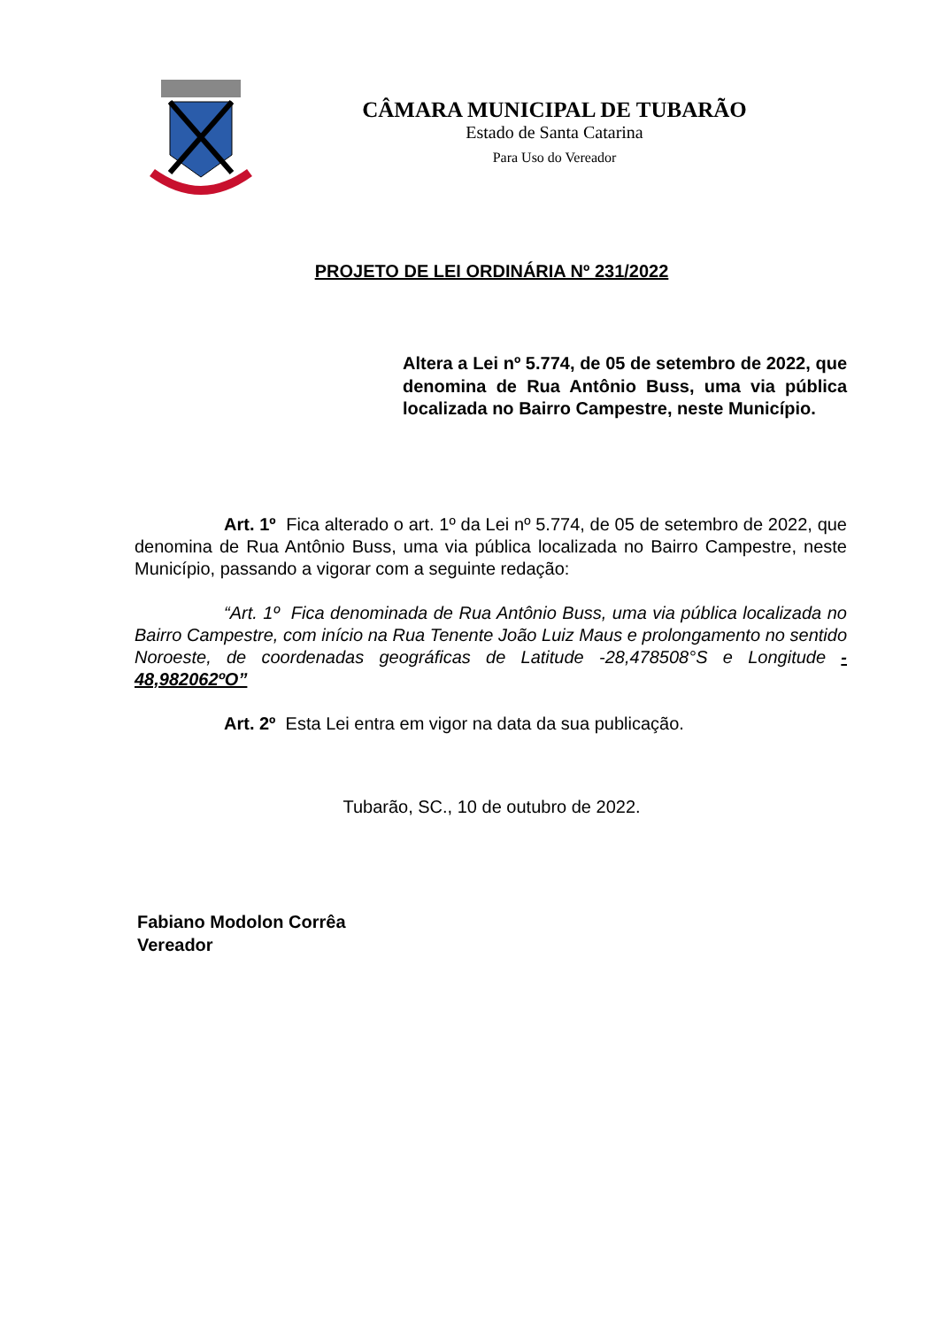CÂMARA MUNICIPAL DE TUBARÃO
Estado de Santa Catarina
Para Uso do Vereador
PROJETO DE LEI ORDINÁRIA Nº 231/2022
Altera a Lei nº 5.774, de 05 de setembro de 2022, que denomina de Rua Antônio Buss, uma via pública localizada no Bairro Campestre, neste Município.
Art. 1º Fica alterado o art. 1º da Lei nº 5.774, de 05 de setembro de 2022, que denomina de Rua Antônio Buss, uma via pública localizada no Bairro Campestre, neste Município, passando a vigorar com a seguinte redação:
“Art. 1º Fica denominada de Rua Antônio Buss, uma via pública localizada no Bairro Campestre, com início na Rua Tenente João Luiz Maus e prolongamento no sentido Noroeste, de coordenadas geográficas de Latitude -28,478508°S e Longitude - 48,982062ºO”
Art. 2º Esta Lei entra em vigor na data da sua publicação.
Tubarão, SC., 10 de outubro de 2022.
Fabiano Modolon Corrêa
Vereador